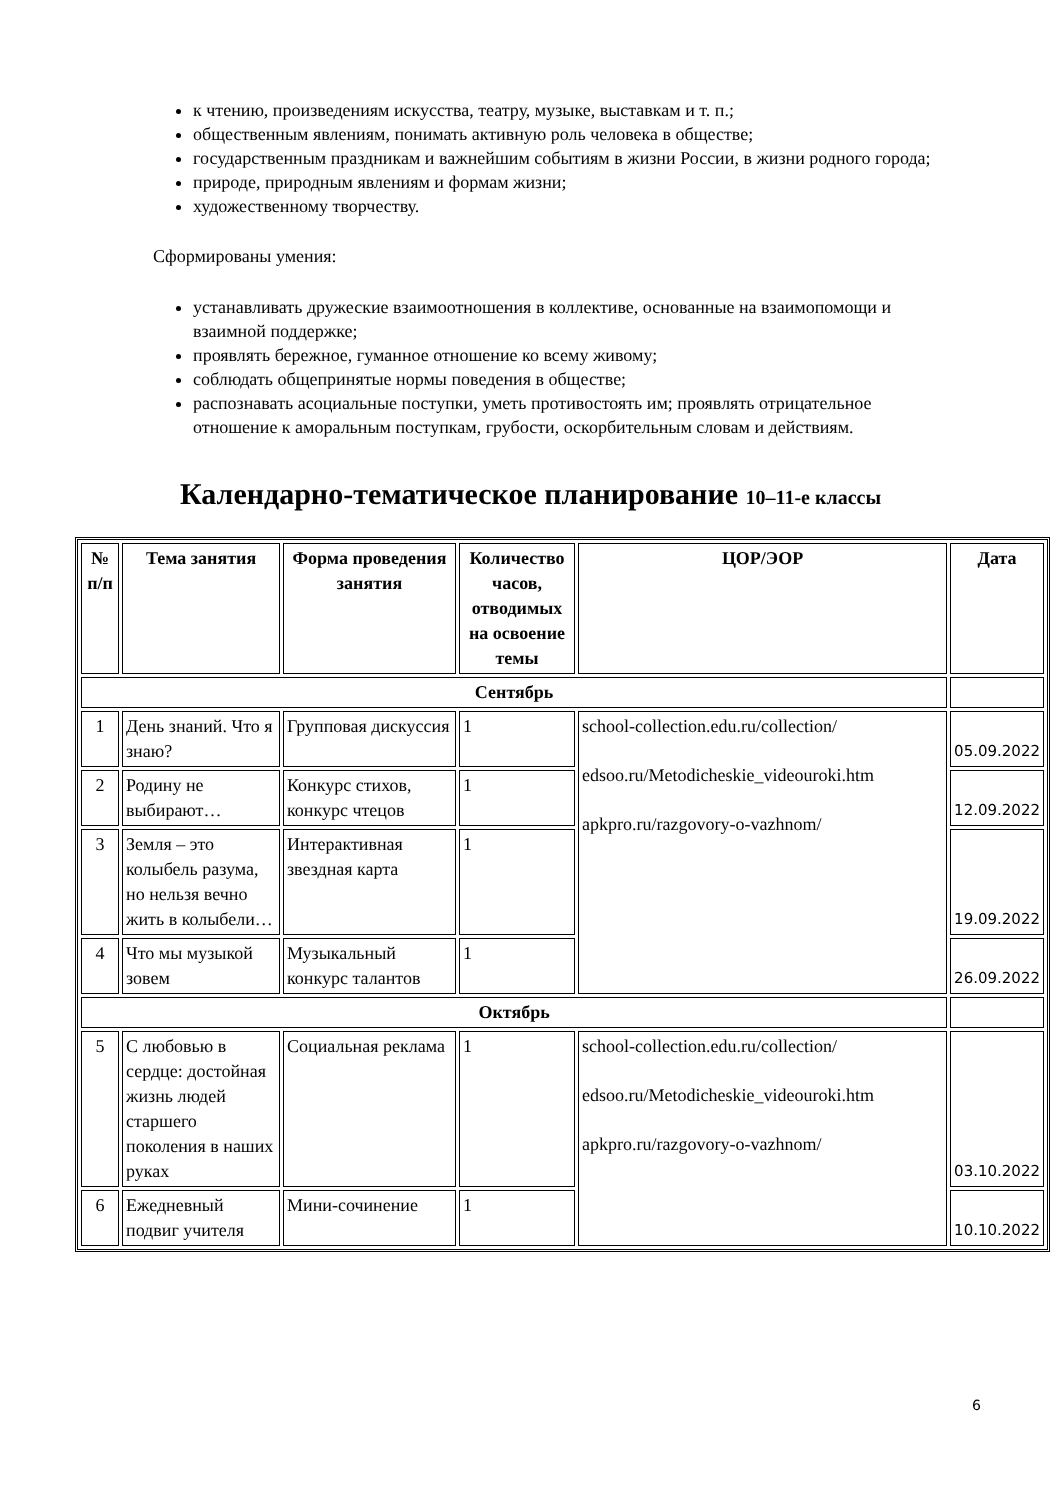к чтению, произведениям искусства, театру, музыке, выставкам и т. п.;
общественным явлениям, понимать активную роль человека в обществе;
государственным праздникам и важнейшим событиям в жизни России, в жизни родного города;
природе, природным явлениям и формам жизни;
художественному творчеству.
Сформированы умения:
устанавливать дружеские взаимоотношения в коллективе, основанные на взаимопомощи и взаимной поддержке;
проявлять бережное, гуманное отношение ко всему живому;
соблюдать общепринятые нормы поведения в обществе;
распознавать асоциальные поступки, уметь противостоять им; проявлять отрицательное отношение к аморальным поступкам, грубости, оскорбительным словам и действиям.
Календарно-тематическое планирование 10–11-е классы
| № п/п | Тема занятия | Форма проведения занятия | Количество часов, отводимых на освоение темы | ЦОР/ЭОР | Дата |
| --- | --- | --- | --- | --- | --- |
| Сентябрь | | | | | |
| 1 | День знаний. Что я знаю? | Групповая дискуссия | 1 | school-collection.edu.ru/collection/ edsoo.ru/Metodicheskie_videouroki.htm apkpro.ru/razgovory-o-vazhnom/ | 05.09.2022 |
| 2 | Родину не выбирают… | Конкурс стихов, конкурс чтецов | 1 | | 12.09.2022 |
| 3 | Земля – это колыбель разума, но нельзя вечно жить в колыбели… | Интерактивная звездная карта | 1 | | 19.09.2022 |
| 4 | Что мы музыкой зовем | Музыкальный конкурс талантов | 1 | | 26.09.2022 |
| Октябрь | | | | | |
| 5 | С любовью в сердце: достойная жизнь людей старшего поколения в наших руках | Социальная реклама | 1 | school-collection.edu.ru/collection/ edsoo.ru/Metodicheskie_videouroki.htm apkpro.ru/razgovory-o-vazhnom/ | 03.10.2022 |
| 6 | Ежедневный подвиг учителя | Мини-сочинение | 1 | | 10.10.2022 |
6